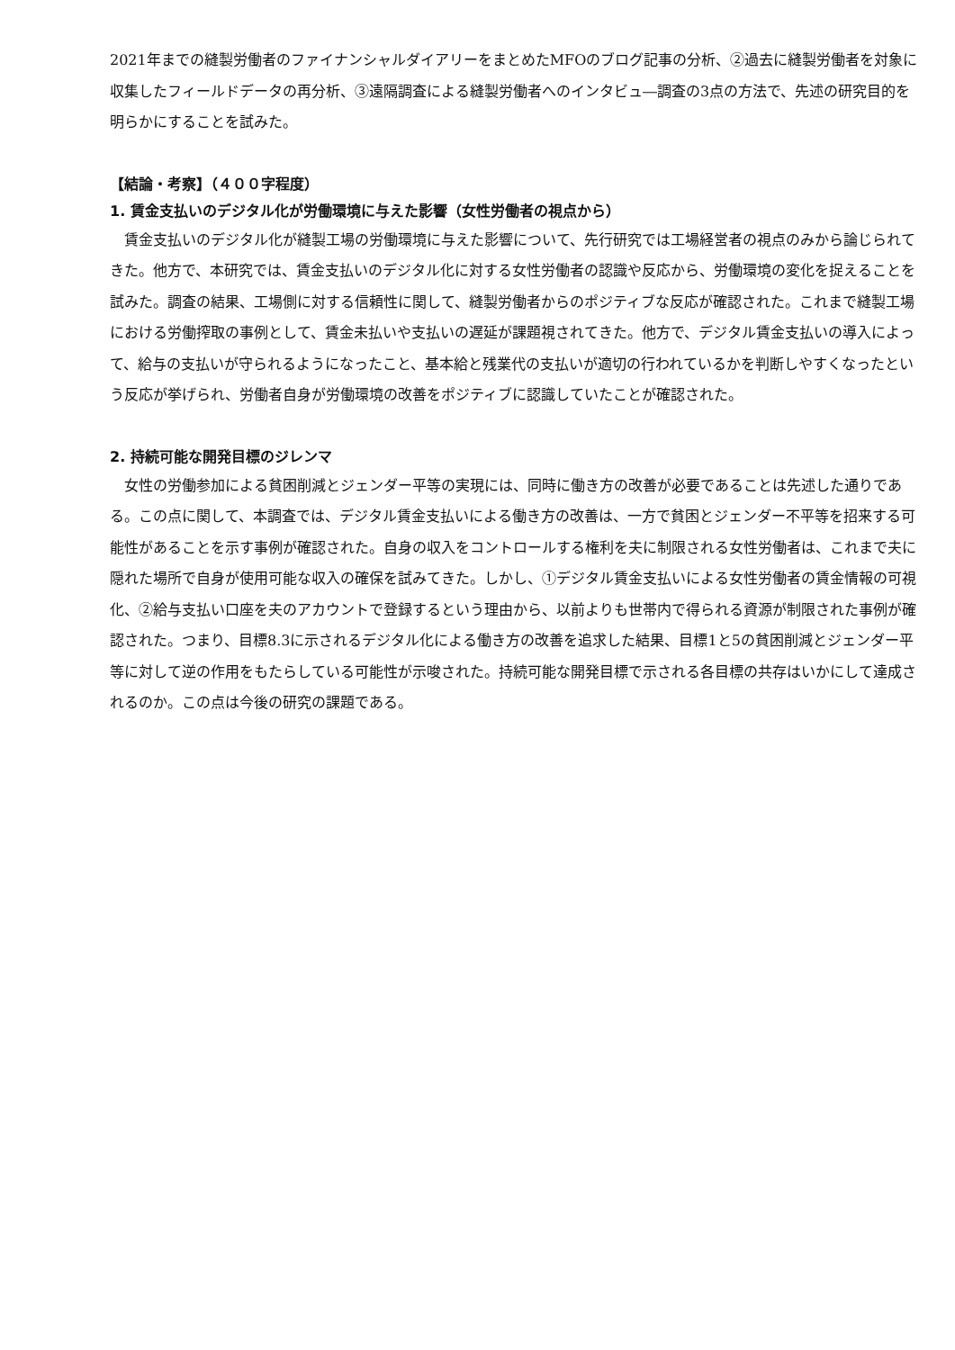2021年までの縫製労働者のファイナンシャルダイアリーをまとめたMFOのブログ記事の分析、②過去に縫製労働者を対象に収集したフィールドデータの再分析、③遠隔調査による縫製労働者へのインタビュ―調査の3点の方法で、先述の研究目的を明らかにすることを試みた。
【結論・考察】（４００字程度）
1. 賃金支払いのデジタル化が労働環境に与えた影響（女性労働者の視点から）
　賃金支払いのデジタル化が縫製工場の労働環境に与えた影響について、先行研究では工場経営者の視点のみから論じられてきた。他方で、本研究では、賃金支払いのデジタル化に対する女性労働者の認識や反応から、労働環境の変化を捉えることを試みた。調査の結果、工場側に対する信頼性に関して、縫製労働者からのポジティブな反応が確認された。これまで縫製工場における労働搾取の事例として、賃金未払いや支払いの遅延が課題視されてきた。他方で、デジタル賃金支払いの導入によって、給与の支払いが守られるようになったこと、基本給と残業代の支払いが適切の行われているかを判断しやすくなったという反応が挙げられ、労働者自身が労働環境の改善をポジティブに認識していたことが確認された。
2. 持続可能な開発目標のジレンマ
　女性の労働参加による貧困削減とジェンダー平等の実現には、同時に働き方の改善が必要であることは先述した通りである。この点に関して、本調査では、デジタル賃金支払いによる働き方の改善は、一方で貧困とジェンダー不平等を招来する可能性があることを示す事例が確認された。自身の収入をコントロールする権利を夫に制限される女性労働者は、これまで夫に隠れた場所で自身が使用可能な収入の確保を試みてきた。しかし、①デジタル賃金支払いによる女性労働者の賃金情報の可視化、②給与支払い口座を夫のアカウントで登録するという理由から、以前よりも世帯内で得られる資源が制限された事例が確認された。つまり、目標8.3に示されるデジタル化による働き方の改善を追求した結果、目標1と5の貧困削減とジェンダー平等に対して逆の作用をもたらしている可能性が示唆された。持続可能な開発目標で示される各目標の共存はいかにして達成されるのか。この点は今後の研究の課題である。